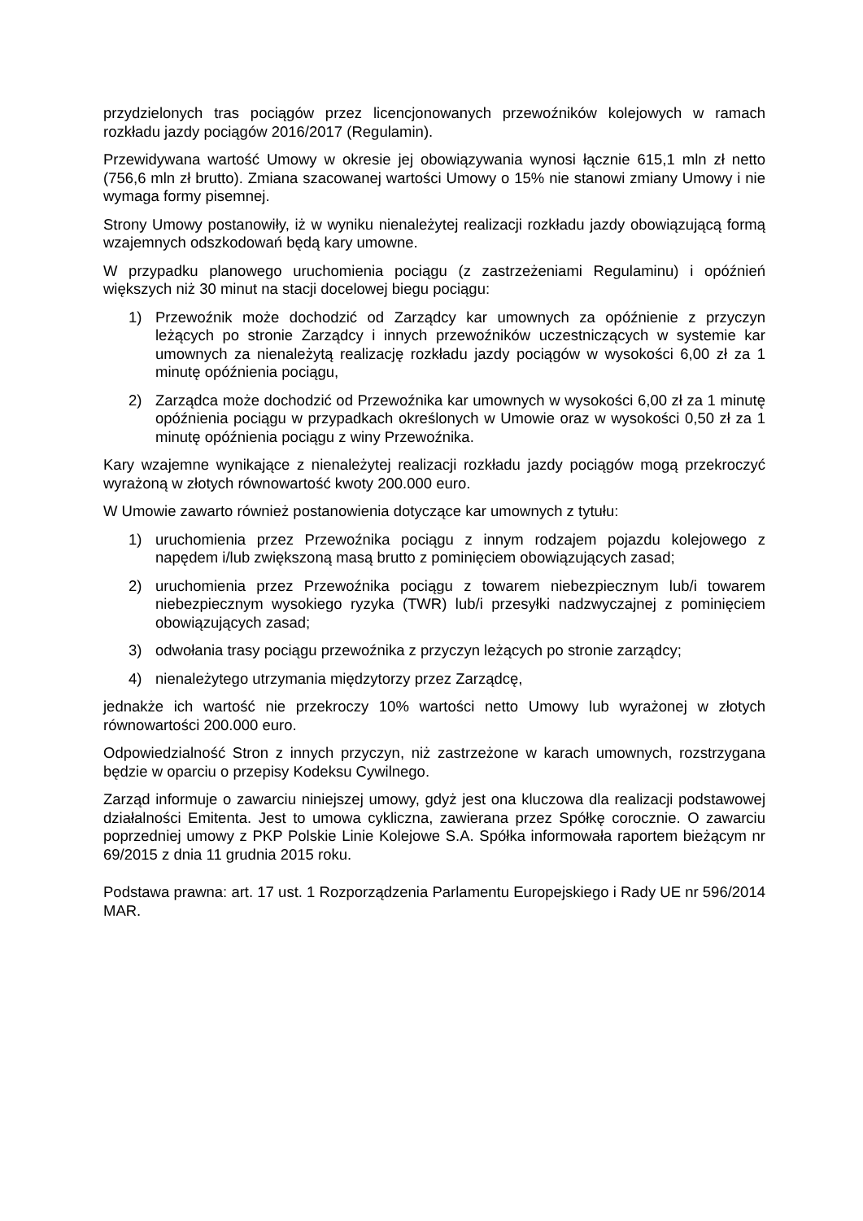przydzielonych tras pociągów przez licencjonowanych przewoźników kolejowych w ramach rozkładu jazdy pociągów 2016/2017 (Regulamin).
Przewidywana wartość Umowy w okresie jej obowiązywania wynosi łącznie 615,1 mln zł netto (756,6 mln zł brutto). Zmiana szacowanej wartości Umowy o 15% nie stanowi zmiany Umowy i nie wymaga formy pisemnej.
Strony Umowy postanowiły, iż w wyniku nienależytej realizacji rozkładu jazdy obowiązującą formą wzajemnych odszkodowań będą kary umowne.
W przypadku planowego uruchomienia pociągu (z zastrzeżeniami Regulaminu) i opóźnień większych niż 30 minut na stacji docelowej biegu pociągu:
1) Przewoźnik może dochodzić od Zarządcy kar umownych za opóźnienie z przyczyn leżących po stronie Zarządcy i innych przewoźników uczestniczących w systemie kar umownych za nienależytą realizację rozkładu jazdy pociągów w wysokości 6,00 zł za 1 minutę opóźnienia pociągu,
2) Zarządca może dochodzić od Przewoźnika kar umownych w wysokości 6,00 zł za 1 minutę opóźnienia pociągu w przypadkach określonych w Umowie oraz w wysokości 0,50 zł za 1 minutę opóźnienia pociągu z winy Przewoźnika.
Kary wzajemne wynikające z nienależytej realizacji rozkładu jazdy pociągów mogą przekroczyć wyrażoną w złotych równowartość kwoty 200.000 euro.
W Umowie zawarto również postanowienia dotyczące kar umownych z tytułu:
1) uruchomienia przez Przewoźnika pociągu z innym rodzajem pojazdu kolejowego z napędem i/lub zwiększoną masą brutto z pominięciem obowiązujących zasad;
2) uruchomienia przez Przewoźnika pociągu z towarem niebezpiecznym lub/i towarem niebezpiecznym wysokiego ryzyka (TWR) lub/i przesyłki nadzwyczajnej z pominięciem obowiązujących zasad;
3) odwołania trasy pociągu przewoźnika z przyczyn leżących po stronie zarządcy;
4) nienależytego utrzymania międzytorzy przez Zarządcę,
jednakże ich wartość nie przekroczy 10% wartości netto Umowy lub wyrażonej w złotych równowartości 200.000 euro.
Odpowiedzialność Stron z innych przyczyn, niż zastrzeżone w karach umownych, rozstrzygana będzie w oparciu o przepisy Kodeksu Cywilnego.
Zarząd informuje o zawarciu niniejszej umowy, gdyż jest ona kluczowa dla realizacji podstawowej działalności Emitenta. Jest to umowa cykliczna, zawierana przez Spółkę corocznie. O zawarciu poprzedniej umowy z PKP Polskie Linie Kolejowe S.A. Spółka informowała raportem bieżącym nr 69/2015 z dnia 11 grudnia 2015 roku.
Podstawa prawna: art. 17 ust. 1 Rozporządzenia Parlamentu Europejskiego i Rady UE nr 596/2014 MAR.